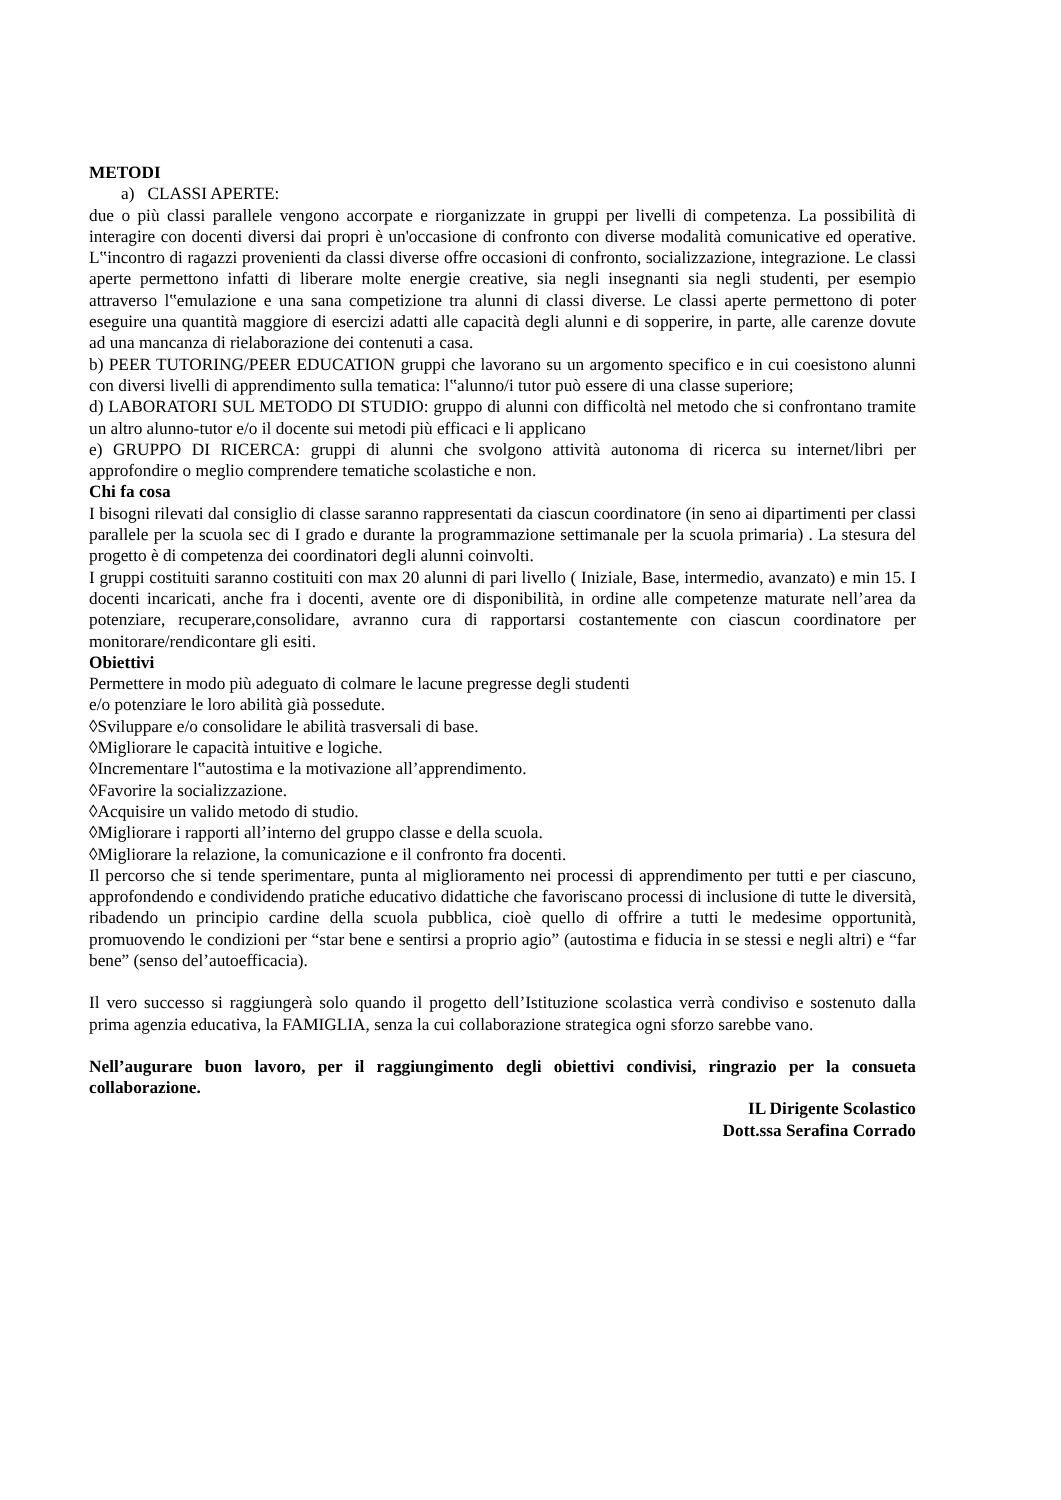METODI
a) CLASSI APERTE:
due o più classi parallele vengono accorpate e riorganizzate in gruppi per livelli di competenza. La possibilità di interagire con docenti diversi dai propri è un'occasione di confronto con diverse modalità comunicative ed operative. L‟incontro di ragazzi provenienti da classi diverse offre occasioni di confronto, socializzazione, integrazione. Le classi aperte permettono infatti di liberare molte energie creative, sia negli insegnanti sia negli studenti, per esempio attraverso l‟emulazione e una sana competizione tra alunni di classi diverse. Le classi aperte permettono di poter eseguire una quantità maggiore di esercizi adatti alle capacità degli alunni e di sopperire, in parte, alle carenze dovute ad una mancanza di rielaborazione dei contenuti a casa.
b) PEER TUTORING/PEER EDUCATION gruppi che lavorano su un argomento specifico e in cui coesistono alunni con diversi livelli di apprendimento sulla tematica: l‟alunno/i tutor può essere di una classe superiore;
d) LABORATORI SUL METODO DI STUDIO: gruppo di alunni con difficoltà nel metodo che si confrontano tramite un altro alunno-tutor e/o il docente sui metodi più efficaci e li applicano
e) GRUPPO DI RICERCA: gruppi di alunni che svolgono attività autonoma di ricerca su internet/libri per approfondire o meglio comprendere tematiche scolastiche e non.
Chi fa cosa
I bisogni rilevati dal consiglio di classe saranno rappresentati da ciascun coordinatore (in seno ai dipartimenti per classi parallele per la scuola sec di I grado e durante la programmazione settimanale per la scuola primaria) . La stesura del progetto è di competenza dei coordinatori degli alunni coinvolti.
I gruppi costituiti saranno costituiti con max 20 alunni di pari livello ( Iniziale, Base, intermedio, avanzato) e min 15. I docenti incaricati, anche fra i docenti, avente ore di disponibilità, in ordine alle competenze maturate nell’area da potenziare, recuperare,consolidare, avranno cura di rapportarsi costantemente con ciascun coordinatore per monitorare/rendicontare gli esiti.
Obiettivi
Permettere in modo più adeguato di colmare le lacune pregresse degli studenti
e/o potenziare le loro abilità già possedute.
◊Sviluppare e/o consolidare le abilità trasversali di base.
◊Migliorare le capacità intuitive e logiche.
◊Incrementare l‟autostima e la motivazione all’apprendimento.
◊Favorire la socializzazione.
◊Acquisire un valido metodo di studio.
◊Migliorare i rapporti all’interno del gruppo classe e della scuola.
◊Migliorare la relazione, la comunicazione e il confronto fra docenti.
Il percorso che si tende sperimentare, punta al miglioramento nei processi di apprendimento per tutti e per ciascuno, approfondendo e condividendo pratiche educativo didattiche che favoriscano processi di inclusione di tutte le diversità, ribadendo un principio cardine della scuola pubblica, cioè quello di offrire a tutti le medesime opportunità, promuovendo le condizioni per “star bene e sentirsi a proprio agio” (autostima e fiducia in se stessi e negli altri) e “far bene” (senso del’autoefficacia).
Il vero successo si raggiungerà solo quando il progetto dell’Istituzione scolastica verrà condiviso e sostenuto dalla prima agenzia educativa, la FAMIGLIA, senza la cui collaborazione strategica ogni sforzo sarebbe vano.
Nell’augurare buon lavoro, per il raggiungimento degli obiettivi condivisi, ringrazio per la consueta collaborazione.
IL Dirigente Scolastico
Dott.ssa Serafina Corrado